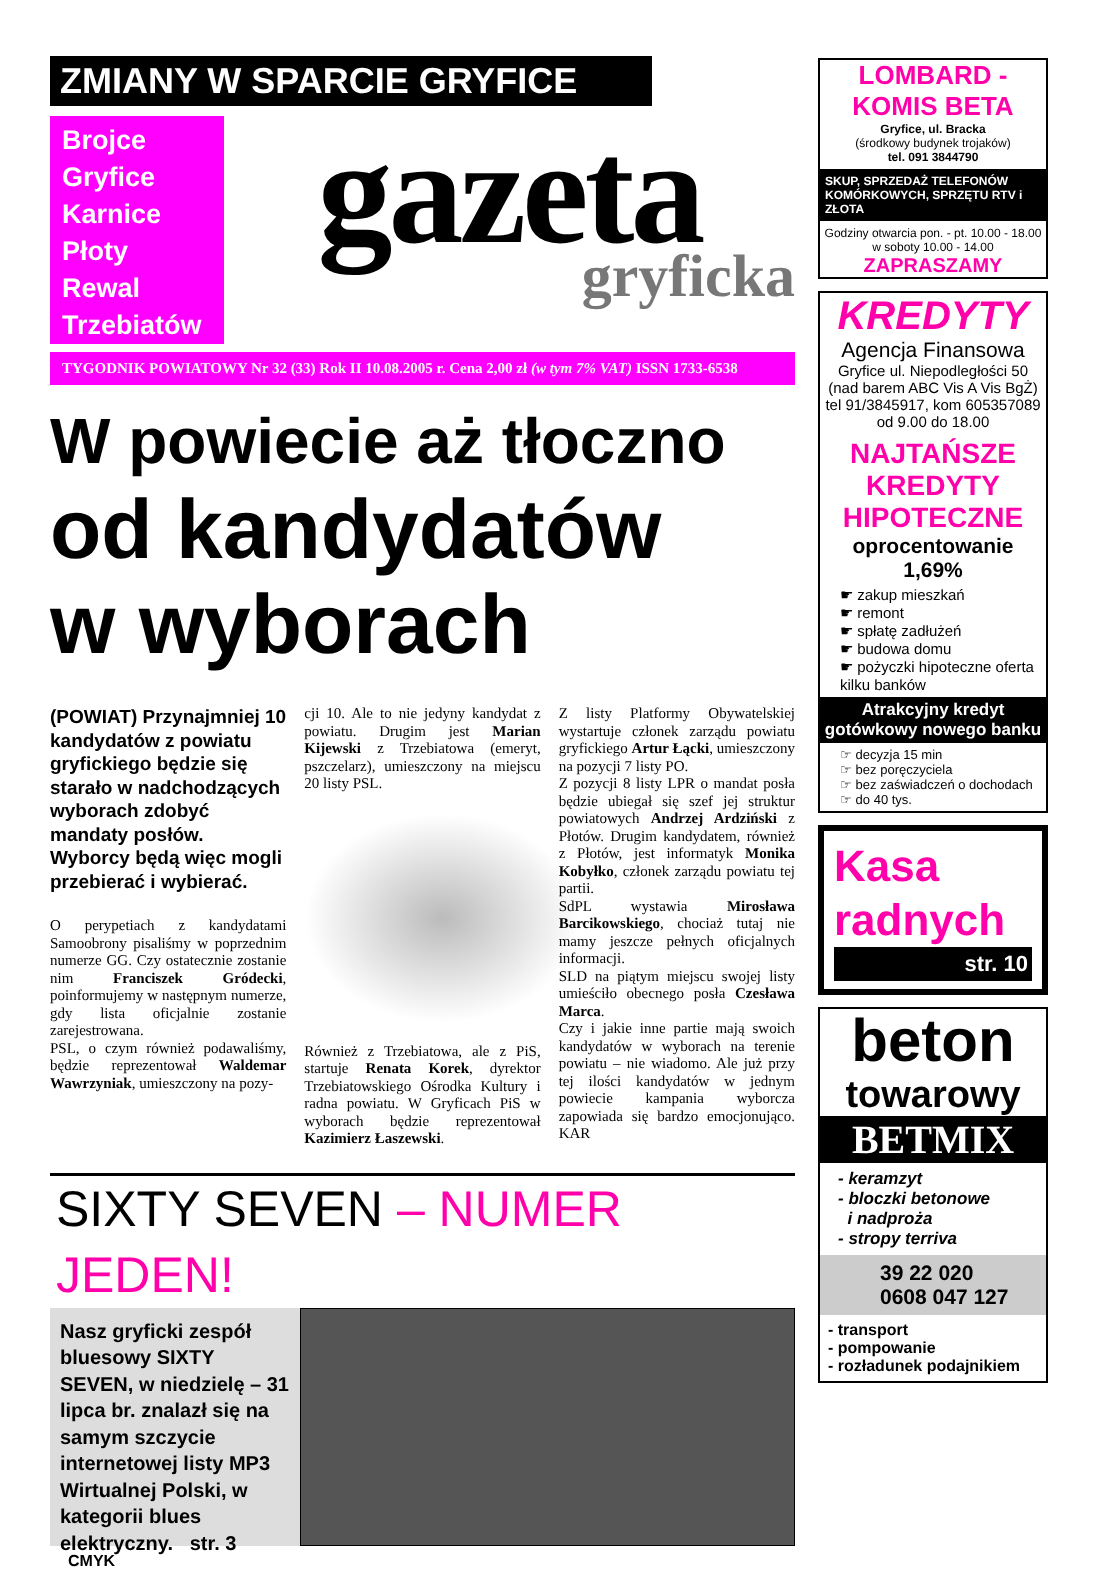ZMIANY W SPARCIE GRYFICE
Brojce
Gryfice
Karnice
Płoty
Rewal
Trzebiatów
gazeta
gryficka
TYGODNIK POWIATOWY Nr 32 (33) Rok II 10.08.2005 r. Cena 2,00 zł (w tym 7% VAT) ISSN 1733-6538
W powiecie aż tłoczno
od kandydatów
w wyborach
(POWIAT) Przynajmniej 10 kandydatów z powiatu gryfickiego będzie się starało w nadchodzących wyborach zdobyć mandaty posłów. Wyborcy będą więc mogli przebierać i wybierać.
O perypetiach z kandydatami Samoobrony pisaliśmy w poprzednim numerze GG. Czy ostatecznie zostanie nim Franciszek Gródecki, poinformujemy w następnym numerze, gdy lista oficjalnie zostanie zarejestrowana.
PSL, o czym również podawaliśmy, będzie reprezentował Waldemar Wawrzyniak, umieszczony na pozy-
cji 10. Ale to nie jedyny kandydat z powiatu. Drugim jest Marian Kijewski z Trzebiatowa (emeryt, pszczelarz), umieszczony na miejscu 20 listy PSL.
Również z Trzebiatowa, ale z PiS, startuje Renata Korek, dyrektor Trzebiatowskiego Ośrodka Kultury i radna powiatu. W Gryficach PiS w wyborach będzie reprezentował Kazimierz Łaszewski.
Z listy Platformy Obywatelskiej wystartuje członek zarządu powiatu gryfickiego Artur Łącki, umieszczony na pozycji 7 listy PO.
Z pozycji 8 listy LPR o mandat posła będzie ubiegał się szef jej struktur powiatowych Andrzej Ardziński z Płotów. Drugim kandydatem, również z Płotów, jest informatyk Monika Kobyłko, członek zarządu powiatu tej partii.
SdPL wystawia Mirosława Barcikowskiego, chociaż tutaj nie mamy jeszcze pełnych oficjalnych informacji.
SLD na piątym miejscu swojej listy umieściło obecnego posła Czesława Marca.
Czy i jakie inne partie mają swoich kandydatów w wyborach na terenie powiatu – nie wiadomo. Ale już przy tej ilości kandydatów w jednym powiecie kampania wyborcza zapowiada się bardzo emocjonująco. KAR
SIXTY SEVEN – NUMER JEDEN!
Nasz gryficki zespół bluesowy SIXTY SEVEN, w niedzielę – 31 lipca br. znalazł się na samym szczycie internetowej listy MP3 Wirtualnej Polski, w kategorii blues elektryczny. str. 3
CMYK
LOMBARD - KOMIS BETA
Gryfice, ul. Bracka
(środkowy budynek trojaków)
tel. 091 3844790
SKUP, SPRZEDAŻ TELEFONÓW KOMÓRKOWYCH, SPRZĘTU RTV i ZŁOTA
Godziny otwarcia pon. - pt. 10.00 - 18.00
w soboty 10.00 - 14.00
ZAPRASZAMY
KREDYTY
Agencja Finansowa
Gryfice ul. Niepodległości 50
(nad barem ABC Vis A Vis BgŻ)
tel 91/3845917, kom 605357089
od 9.00 do 18.00
NAJTAŃSZE KREDYTY HIPOTECZNE
oprocentowanie 1,69%
☛ zakup mieszkań
☛ remont
☛ spłatę zadłużeń
☛ budowa domu
☛ pożyczki hipoteczne oferta kilku banków
Atrakcyjny kredyt gotówkowy nowego banku
☞ decyzja 15 min
☞ bez poręczyciela
☞ bez zaświadczeń o dochodach
☞ do 40 tys.
Kasa
radnych
str. 10
beton
towarowy
BETMIX
- keramzyt
- bloczki betonowe
i nadproża
- stropy terriva
39 22 020
0608 047 127
- transport
- pompowanie
- rozładunek podajnikiem